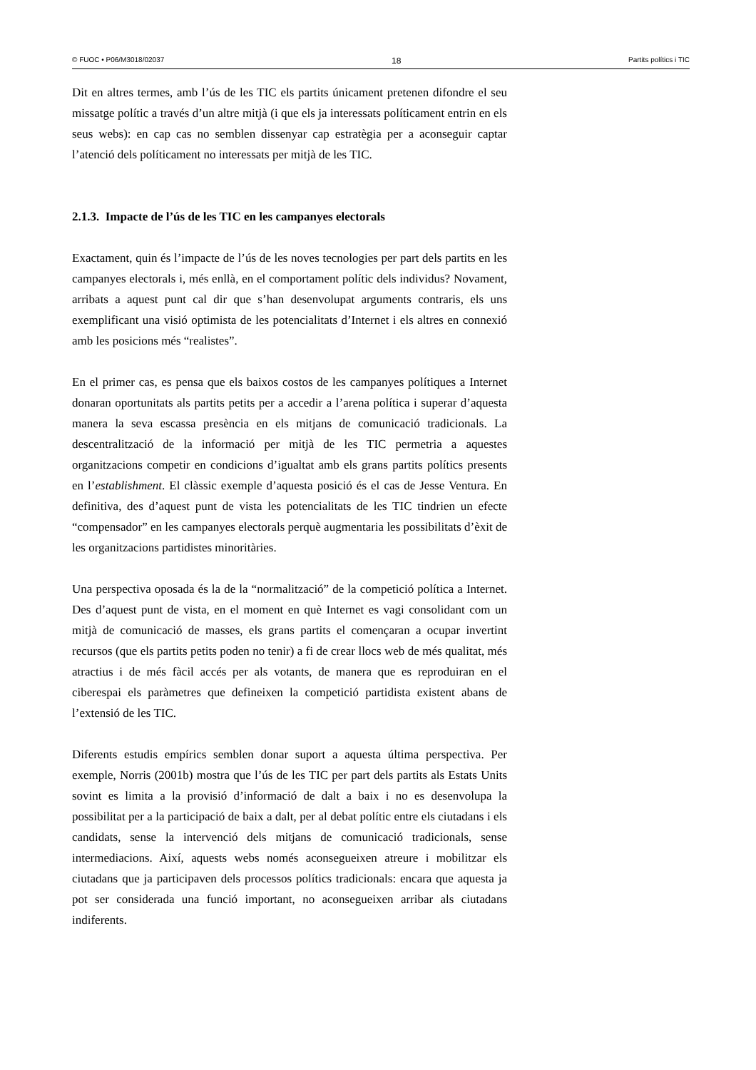© FUOC • P06/M3018/02037 18 Partits polítics i TIC
Dit en altres termes, amb l’ús de les TIC els partits únicament pretenen difondre el seu missatge polític a través d’un altre mitjà (i que els ja interessats políticament entrin en els seus webs): en cap cas no semblen dissenyar cap estratègia per a aconseguir captar l’atenció dels políticament no interessats per mitjà de les TIC.
2.1.3. Impacte de l’ús de les TIC en les campanyes electorals
Exactament, quin és l’impacte de l’ús de les noves tecnologies per part dels partits en les campanyes electorals i, més enllà, en el comportament polític dels individus? Novament, arribats a aquest punt cal dir que s’han desenvolupat arguments contraris, els uns exemplificant una visió optimista de les potencialitats d’Internet i els altres en connexió amb les posicions més “realistes”.
En el primer cas, es pensa que els baixos costos de les campanyes polítiques a Internet donaran oportunitats als partits petits per a accedir a l’arena política i superar d’aquesta manera la seva escassa presència en els mitjans de comunicació tradicionals. La descentralització de la informació per mitjà de les TIC permetria a aquestes organitzacions competir en condicions d’igualtat amb els grans partits polítics presents en l’establishment. El clàssic exemple d’aquesta posició és el cas de Jesse Ventura. En definitiva, des d’aquest punt de vista les potencialitats de les TIC tindrien un efecte “compensador” en les campanyes electorals perquè augmentaria les possibilitats d’èxit de les organitzacions partidistes minoritàries.
Una perspectiva oposada és la de la “normalització” de la competició política a Internet. Des d’aquest punt de vista, en el moment en què Internet es vagi consolidant com un mitjà de comunicació de masses, els grans partits el començaran a ocupar invertint recursos (que els partits petits poden no tenir) a fi de crear llocs web de més qualitat, més atractius i de més fàcil accés per als votants, de manera que es reproduiran en el ciberespai els paràmetres que defineixen la competició partidista existent abans de l’extensió de les TIC.
Diferents estudis empírics semblen donar suport a aquesta última perspectiva. Per exemple, Norris (2001b) mostra que l’ús de les TIC per part dels partits als Estats Units sovint es limita a la provisió d’informació de dalt a baix i no es desenvolupa la possibilitat per a la participació de baix a dalt, per al debat polític entre els ciutadans i els candidats, sense la intervenció dels mitjans de comunicació tradicionals, sense intermediacions. Així, aquests webs només aconsegueixen atreure i mobilitzar els ciutadans que ja participaven dels processos polítics tradicionals: encara que aquesta ja pot ser considerada una funció important, no aconsegueixen arribar als ciutadans indiferents.